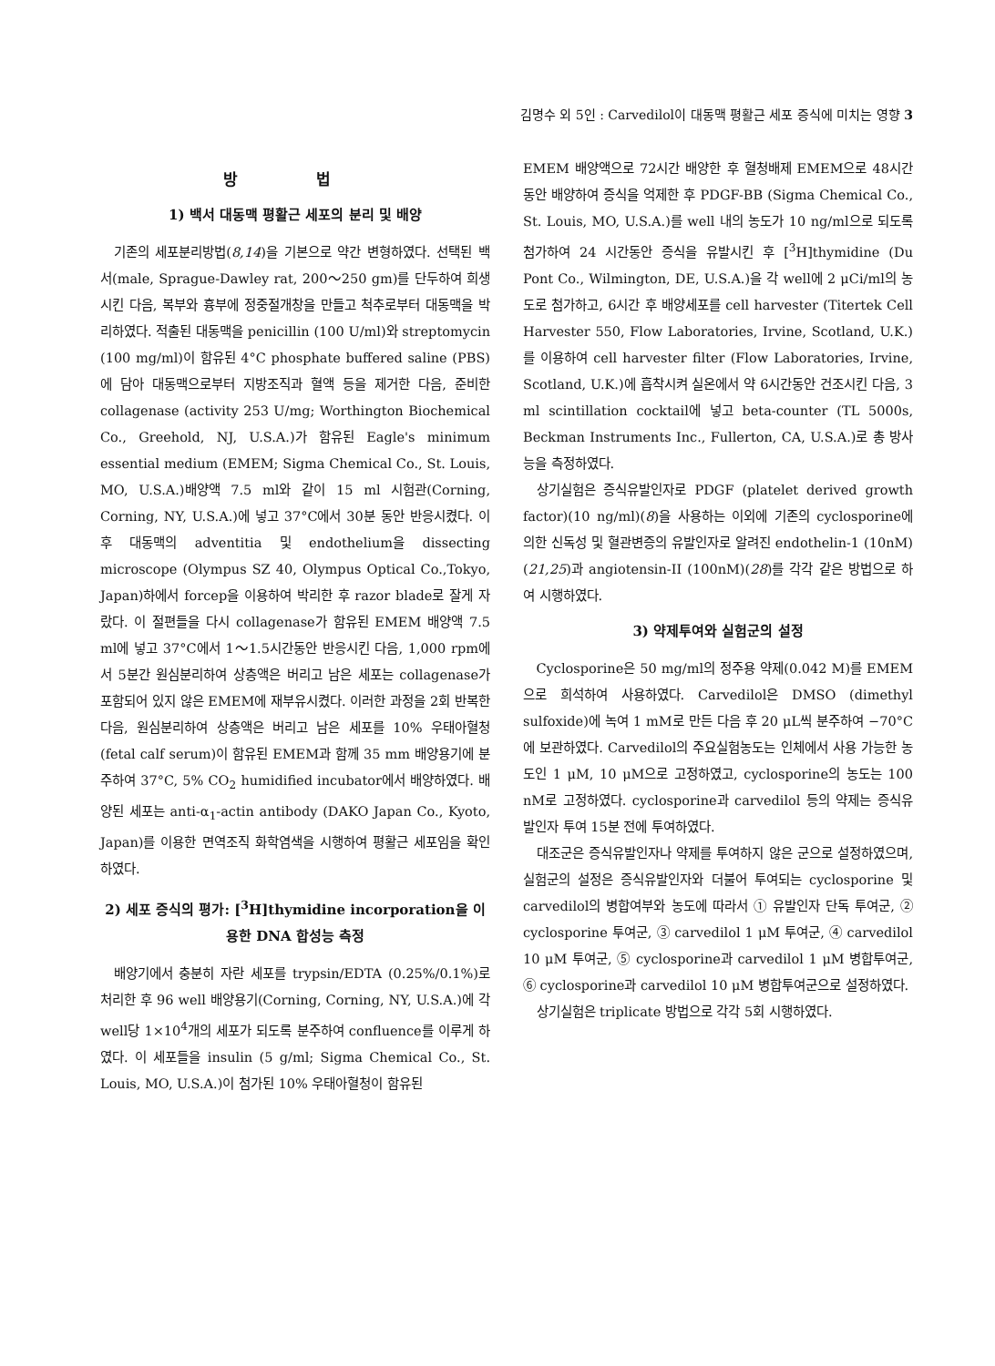김명수 외 5인 : Carvedilol이 대동맥 평활근 세포 증식에 미치는 영향 3
방 법
1) 백서 대동맥 평활근 세포의 분리 및 배양
기존의 세포분리방법(8,14)을 기본으로 약간 변형하였다. 선택된 백서(male, Sprague-Dawley rat, 200～250 gm)를 단두하여 희생시킨 다음, 복부와 흉부에 정중절개창을 만들고 척추로부터 대동맥을 박리하였다. 적출된 대동맥을 penicillin (100 U/ml)와 streptomycin (100 mg/ml)이 함유된 4°C phosphate buffered saline (PBS)에 담아 대동맥으로부터 지방조직과 혈액 등을 제거한 다음, 준비한 collagenase (activity 253 U/mg; Worthington Biochemical Co., Greehold, NJ, U.S.A.)가 함유된 Eagle's minimum essential medium (EMEM; Sigma Chemical Co., St. Louis, MO, U.S.A.)배양액 7.5 ml와 같이 15 ml 시험관(Corning, Corning, NY, U.S.A.)에 넣고 37°C에서 30분 동안 반응시켰다. 이후 대동맥의 adventitia 및 endothelium을 dissecting microscope (Olympus SZ 40, Olympus Optical Co.,Tokyo, Japan)하에서 forcep을 이용하여 박리한 후 razor blade로 잘게 자랐다. 이 절편들을 다시 collagenase가 함유된 EMEM 배양액 7.5 ml에 넣고 37°C에서 1～1.5시간동안 반응시킨 다음, 1,000 rpm에서 5분간 원심분리하여 상층액은 버리고 남은 세포는 collagenase가 포함되어 있지 않은 EMEM에 재부유시켰다. 이러한 과정을 2회 반복한 다음, 원심분리하여 상층액은 버리고 남은 세포를 10% 우태아혈청(fetal calf serum)이 함유된 EMEM과 함께 35 mm 배양용기에 분주하여 37°C, 5% CO<sub>2</sub> humidified incubator에서 배양하였다. 배양된 세포는 anti-α<sub>1</sub>-actin antibody (DAKO Japan Co., Kyoto, Japan)를 이용한 면역조직 화학염색을 시행하여 평활근 세포임을 확인하였다.
2) 세포 증식의 평가: [<sup>3</sup>H]thymidine incorporation을 이용한 DNA 합성능 측정
배양기에서 충분히 자란 세포를 trypsin/EDTA (0.25%/0.1%)로 처리한 후 96 well 배양용기(Corning, Corning, NY, U.S.A.)에 각 well당 1×10<sup>4</sup>개의 세포가 되도록 분주하여 confluence를 이루게 하였다. 이 세포들을 insulin (5 g/ml; Sigma Chemical Co., St. Louis, MO, U.S.A.)이 첨가된 10% 우태아혈청이 함유된
EMEM 배양액으로 72시간 배양한 후 혈청배제 EMEM으로 48시간동안 배양하여 증식을 억제한 후 PDGF-BB (Sigma Chemical Co., St. Louis, MO, U.S.A.)를 well 내의 농도가 10 ng/ml으로 되도록 첨가하여 24 시간동안 증식을 유발시킨 후 [<sup>3</sup>H]thymidine (Du Pont Co., Wilmington, DE, U.S.A.)을 각 well에 2 μCi/ml의 농도로 첨가하고, 6시간 후 배양세포를 cell harvester (Titertek Cell Harvester 550, Flow Laboratories, Irvine, Scotland, U.K.)를 이용하여 cell harvester filter (Flow Laboratories, Irvine, Scotland, U.K.)에 흡착시켜 실온에서 약 6시간동안 건조시킨 다음, 3 ml scintillation cocktail에 넣고 beta-counter (TL 5000s, Beckman Instruments Inc., Fullerton, CA, U.S.A.)로 총 방사능을 측정하였다.
상기실험은 증식유발인자로 PDGF (platelet derived growth factor)(10 ng/ml)(8)을 사용하는 이외에 기존의 cyclosporine에 의한 신독성 및 혈관변증의 유발인자로 알려진 endothelin-1 (10nM)(21,25)과 angiotensin-II (100nM)(28)를 각각 같은 방법으로 하여 시행하였다.
3) 약제투여와 실험군의 설정
Cyclosporine은 50 mg/ml의 정주용 약제(0.042 M)를 EMEM으로 희석하여 사용하였다. Carvedilol은 DMSO (dimethyl sulfoxide)에 녹여 1 mM로 만든 다음 후 20 μL씩 분주하여 −70°C에 보관하였다. Carvedilol의 주요실험농도는 인체에서 사용 가능한 농도인 1 μM, 10 μM으로 고정하였고, cyclosporine의 농도는 100 nM로 고정하였다. cyclosporine과 carvedilol 등의 약제는 증식유발인자 투여 15분 전에 투여하였다.
대조군은 증식유발인자나 약제를 투여하지 않은 군으로 설정하였으며, 실험군의 설정은 증식유발인자와 더불어 투여되는 cyclosporine 및 carvedilol의 병합여부와 농도에 따라서 ① 유발인자 단독 투여군, ② cyclosporine 투여군, ③ carvedilol 1 μM 투여군, ④ carvedilol 10 μM 투여군, ⑤ cyclosporine과 carvedilol 1 μM 병합투여군, ⑥ cyclosporine과 carvedilol 10 μM 병합투여군으로 설정하였다.
상기실험은 triplicate 방법으로 각각 5회 시행하였다.